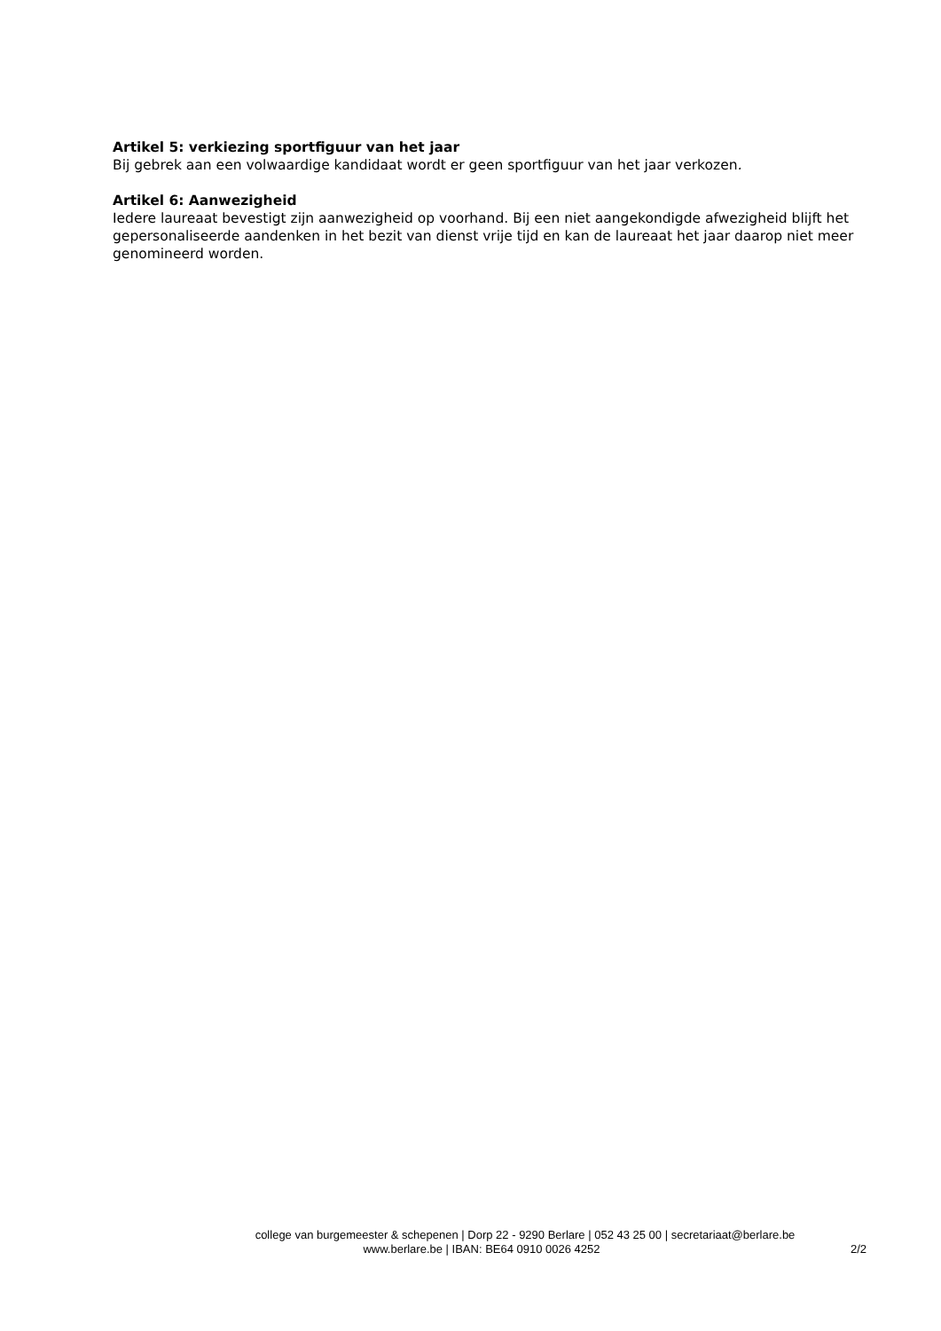Artikel 5: verkiezing sportfiguur van het jaar
Bij gebrek aan een volwaardige kandidaat wordt er geen sportfiguur van het jaar verkozen.
Artikel 6: Aanwezigheid
Iedere laureaat bevestigt zijn aanwezigheid op voorhand. Bij een niet aangekondigde afwezigheid blijft het gepersonaliseerde aandenken in het bezit van dienst vrije tijd en kan de laureaat het jaar daarop niet meer genomineerd worden.
college van burgemeester & schepenen | Dorp 22 - 9290 Berlare | 052 43 25 00 | secretariaat@berlare.be
www.berlare.be | IBAN: BE64 0910 0026 4252
2/2